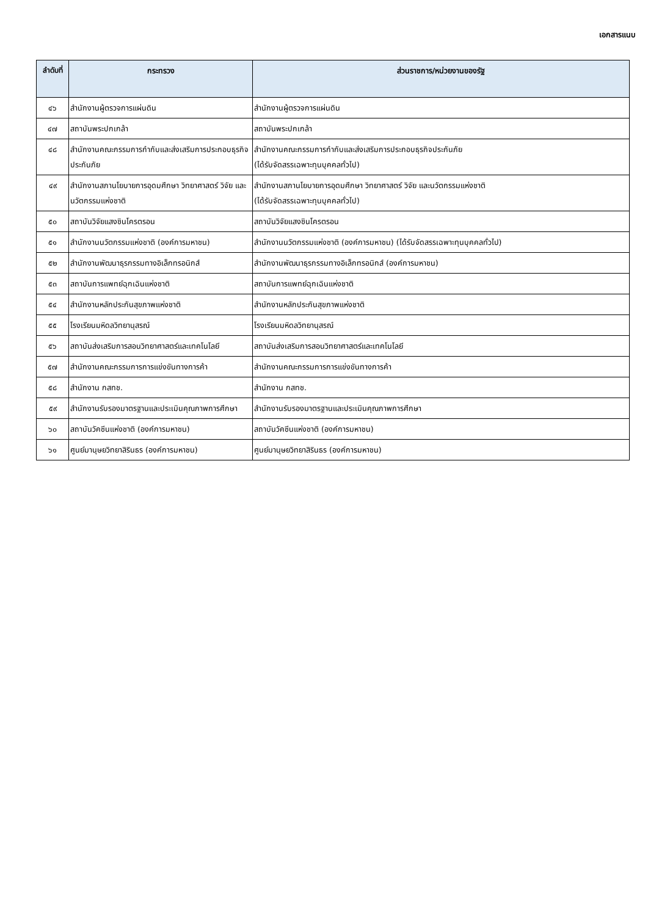เอกสารแนบ
| ลำดับที่ | กระทรวง | ส่วนราชการ/หน่วยงานของรัฐ |
| --- | --- | --- |
| ๔๖ | สำนักงานผู้ตรวจการแผ่นดิน | สำนักงานผู้ตรวจการแผ่นดิน |
| ๔๗ | สถาบันพระปกเกล้า | สถาบันพระปกเกล้า |
| ๔๘ | สำนักงานคณะกรรมการกำกับและส่งเสริมการประกอบธุรกิจประกันภัย | สำนักงานคณะกรรมการกำกับและส่งเสริมการประกอบธุรกิจประกันภัย (ได้รับจัดสรรเฉพาะทุนบุคคลทั่วไป) |
| ๔๙ | สำนักงานสภานโยบายการอุดมศึกษา วิทยาศาสตร์ วิจัย และนวัตกรรมแห่งชาติ | สำนักงานสภานโยบายการอุดมศึกษา วิทยาศาสตร์ วิจัย และนวัตกรรมแห่งชาติ (ได้รับจัดสรรเฉพาะทุนบุคคลทั่วไป) |
| ๕๐ | สถาบันวิจัยแสงซินโครตรอน | สถาบันวิจัยแสงซินโครตรอน |
| ๕๑ | สำนักงานนวัตกรรมแห่งชาติ (องค์การมหาชน) | สำนักงานนวัตกรรมแห่งชาติ (องค์การมหาชน) (ได้รับจัดสรรเฉพาะทุนบุคคลทั่วไป) |
| ๕๒ | สำนักงานพัฒนาธุรกรรมทางอิเล็กทรอนิกส์ | สำนักงานพัฒนาธุรกรรมทางอิเล็กทรอนิกส์ (องค์การมหาชน) |
| ๕๓ | สถาบันการแพทย์ฉุกเฉินแห่งชาติ | สถาบันการแพทย์ฉุกเฉินแห่งชาติ |
| ๕๔ | สำนักงานหลักประกันสุขภาพแห่งชาติ | สำนักงานหลักประกันสุขภาพแห่งชาติ |
| ๕๕ | โรงเรียนมหิดลวิทยานุสรณ์ | โรงเรียนมหิดลวิทยานุสรณ์ |
| ๕๖ | สถาบันส่งเสริมการสอนวิทยาศาสตร์และเทคโนโลยี | สถาบันส่งเสริมการสอนวิทยาศาสตร์และเทคโนโลยี |
| ๕๗ | สำนักงานคณะกรรมการการแข่งขันทางการค้า | สำนักงานคณะกรรมการการแข่งขันทางการค้า |
| ๕๘ | สำนักงาน กสทช. | สำนักงาน กสทช. |
| ๕๙ | สำนักงานรับรองมาตรฐานและประเมินคุณภาพการศึกษา | สำนักงานรับรองมาตรฐานและประเมินคุณภาพการศึกษา |
| ๖๐ | สถาบันวัคซีนแห่งชาติ (องค์การมหาชน) | สถาบันวัคซีนแห่งชาติ (องค์การมหาชน) |
| ๖๑ | ศูนย์มานุษยวิทยาสิรินธร (องค์การมหาชน) | ศูนย์มานุษยวิทยาสิรินธร (องค์การมหาชน) |